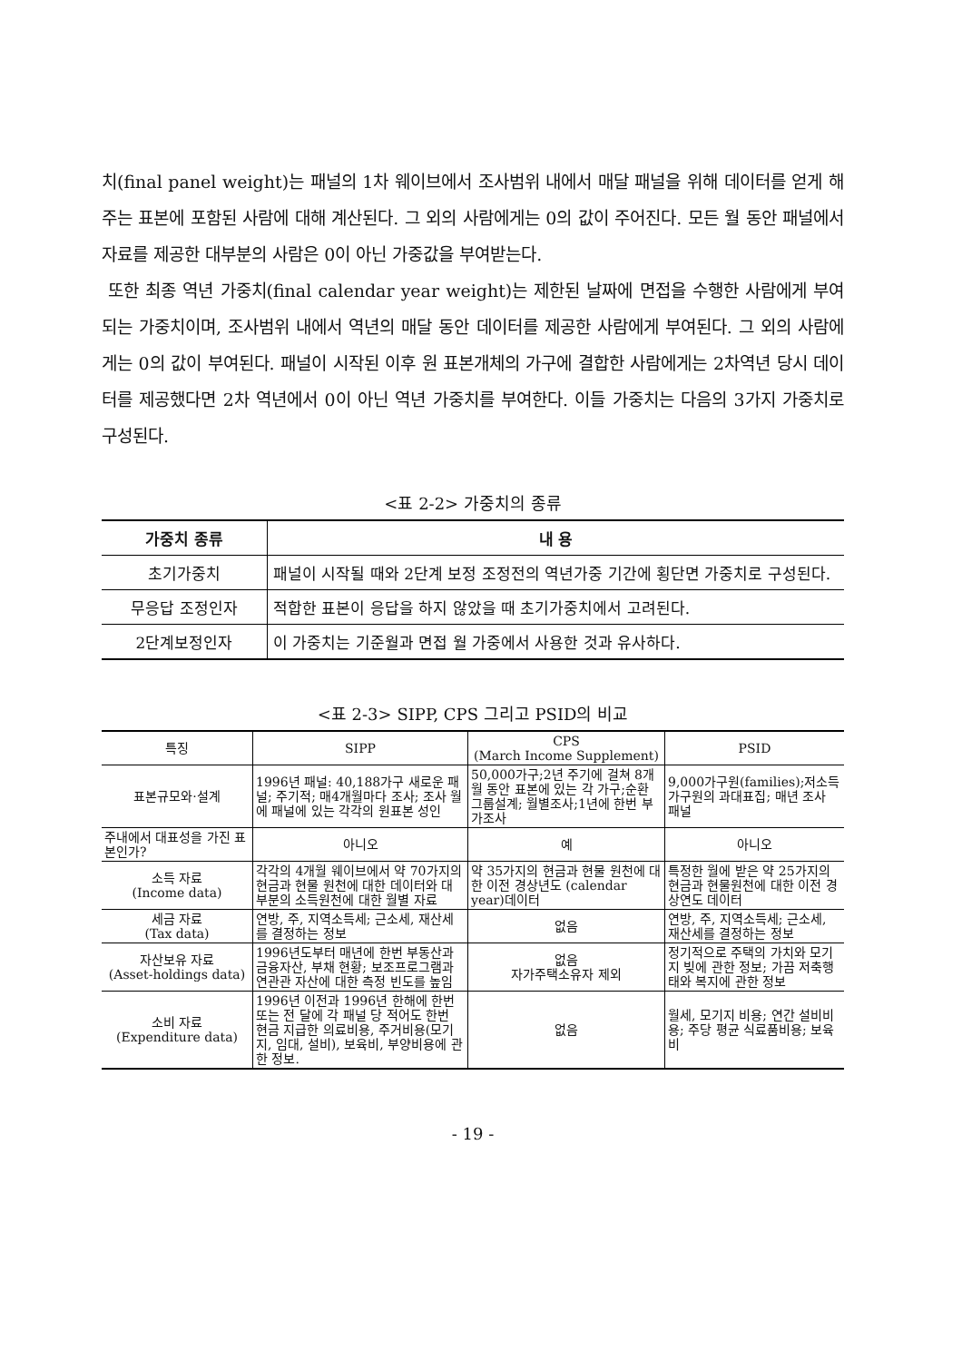치(final panel weight)는 패널의 1차 웨이브에서 조사범위 내에서 매달 패널을 위해 데이터를 얻게 해주는 표본에 포함된 사람에 대해 계산된다. 그 외의 사람에게는 0의 값이 주어진다. 모든 월 동안 패널에서 자료를 제공한 대부분의 사람은 0이 아닌 가중값을 부여받는다.
또한 최종 역년 가중치(final calendar year weight)는 제한된 날짜에 면접을 수행한 사람에게 부여되는 가중치이며, 조사범위 내에서 역년의 매달 동안 데이터를 제공한 사람에게 부여된다. 그 외의 사람에게는 0의 값이 부여된다. 패널이 시작된 이후 원 표본개체의 가구에 결합한 사람에게는 2차역년 당시 데이터를 제공했다면 2차 역년에서 0이 아닌 역년 가중치를 부여한다. 이들 가중치는 다음의 3가지 가중치로 구성된다.
<표 2-2> 가중치의 종류
| 가중치 종류 | 내 용 |
| --- | --- |
| 초기가중치 | 패널이 시작될 때와 2단계 보정 조정전의 역년가중 기간에 횡단면 가중치로 구성된다. |
| 무응답 조정인자 | 적합한 표본이 응답을 하지 않았을 때 초기가중치에서 고려된다. |
| 2단계보정인자 | 이 가중치는 기준월과 면접 월 가중에서 사용한 것과 유사하다. |
<표 2-3> SIPP, CPS 그리고 PSID의 비교
| 특징 | SIPP | CPS (March Income Supplement) | PSID |
| --- | --- | --- | --- |
| 표본규모와·설계 | 1996년 패널: 40,188가구 새로운 패널; 주기적; 매4개월마다 조사; 조사 월에 패널에 있는 각각의 원표본 성인 | 50,000가구;2년 주기에 걸쳐 8개월 동안 표본에 있는 각 가구;순환 그룹설계; 월별조사;1년에 한번 부가조사 | 9,000가구원(families);저소득가구원의 과대표집; 매년 조사 패널 |
| 주내에서 대표성을 가진 표본인가? | 아니오 | 예 | 아니오 |
| 소득 자료 (Income data) | 각각의 4개월 웨이브에서 약 70가지의 현금과 현물 원천에 대한 데이터와 대부분의 소득원천에 대한 월별 자료 | 약 35가지의 현금과 현물 원천에 대한 이전 경상년도 (calendar year)데이터 | 특정한 월에 받은 약 25가지의 현금과 현물원천에 대한 이전 경상연도 데이터 |
| 세금 자료 (Tax data) | 연방, 주, 지역소득세; 근소세, 재산세를 결정하는 정보 | 없음 | 연방, 주, 지역소득세; 근소세, 재산세를 결정하는 정보 |
| 자산보유 자료 (Asset-holdings data) | 1996년도부터 매년에 한번 부동산과 금융자산, 부채 현황; 보조프로그램과 연관관 자산에 대한 측정 빈도를 높임 | 없음 자가주택소유자 제외 | 정기적으로 주택의 가치와 모기지 빚에 관한 정보; 가끔 저축행태와 복지에 관한 정보 |
| 소비 자료 (Expenditure data) | 1996년 이전과 1996년 한해에 한번 또는 전 달에 각 패널 당 적어도 한번 현금 지급한 의료비용, 주거비용(모기지, 임대, 설비), 보육비, 부양비용에 관한 정보. | 없음 | 월세, 모기지 비용; 연간 설비비용; 주당 평균 식료품비용; 보육비 |
- 19 -